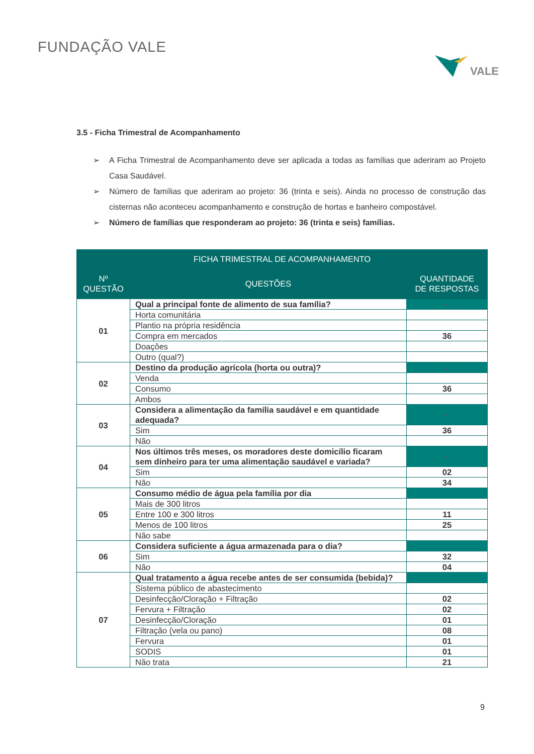FUNDAÇÃO VALE
VALE
3.5 - Ficha Trimestral de Acompanhamento
➢ A Ficha Trimestral de Acompanhamento deve ser aplicada a todas as famílias que aderiram ao Projeto Casa Saudável.
➢ Número de famílias que aderiram ao projeto: 36 (trinta e seis). Ainda no processo de construção das cisternas não aconteceu acompanhamento e construção de hortas e banheiro compostável.
➢ Número de famílias que responderam ao projeto: 36 (trinta e seis) famílias.
| FICHA TRIMESTRAL DE ACOMPANHAMENTO | | |
| --- | --- | --- |
| Nº QUESTÃO | QUESTÕES | QUANTIDADE DE RESPOSTAS |
| 01 | Qual a principal fonte de alimento de sua família? | - |
| | Horta comunitária | |
| | Plantio na própria residência | |
| | Compra em mercados | 36 |
| | Doações | |
| | Outro (qual?) | |
| 02 | Destino da produção agrícola (horta ou outra)? | - |
| | Venda | |
| | Consumo | 36 |
| | Ambos | |
| 03 | Considera a alimentação da família saudável e em quantidade adequada? | - |
| | Sim | 36 |
| | Não | |
| 04 | Nos últimos três meses, os moradores deste domicílio ficaram sem dinheiro para ter uma alimentação saudável e variada? | - |
| | Sim | 02 |
| | Não | 34 |
| 05 | Consumo médio de água pela família por dia | |
| | Mais de 300 litros | |
| | Entre 100 e 300 litros | 11 |
| | Menos de 100 litros | 25 |
| | Não sabe | |
| 06 | Considera suficiente a água armazenada para o dia? | |
| | Sim | 32 |
| | Não | 04 |
| 07 | Qual tratamento a água recebe antes de ser consumida (bebida)? | |
| | Sistema público de abastecimento | |
| | Desinfecção/Cloração + Filtração | 02 |
| | Fervura + Filtração | 02 |
| | Desinfecção/Cloração | 01 |
| | Filtração (vela ou pano) | 08 |
| | Fervura | 01 |
| | SODIS | 01 |
| | Não trata | 21 |
9